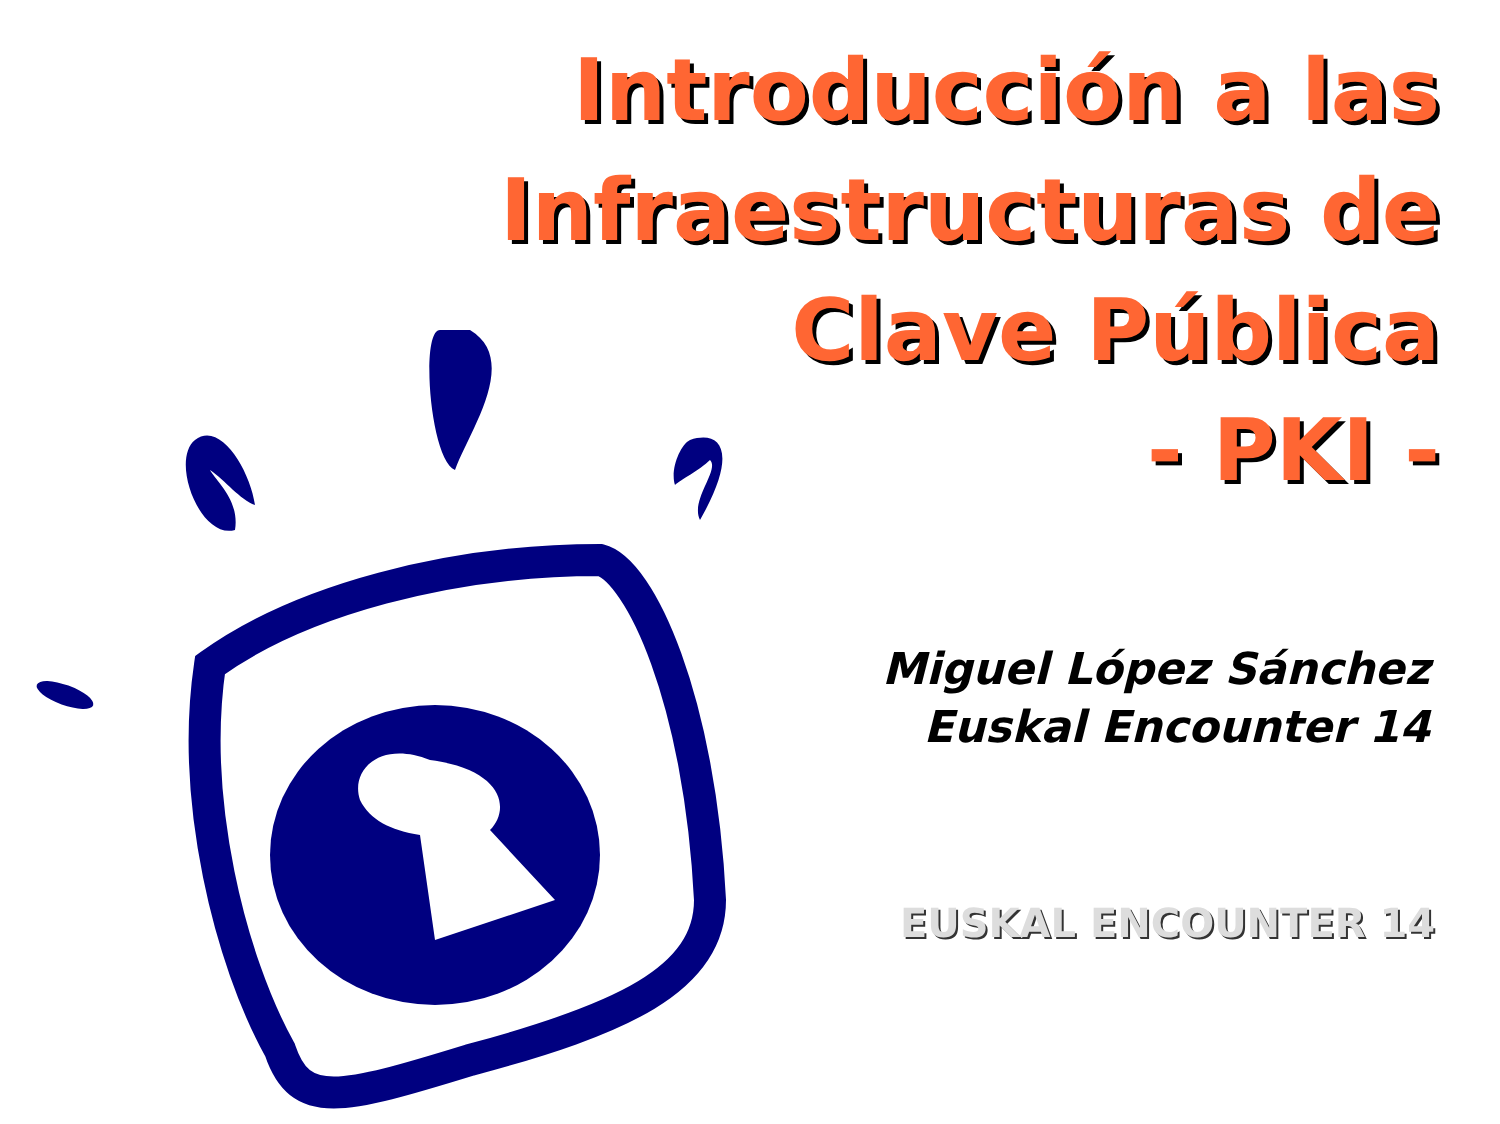Introducción a las
Infraestructuras de
Clave Pública
- PKI -
Miguel López Sánchez
Euskal Encounter 14
EUSKAL ENCOUNTER 14